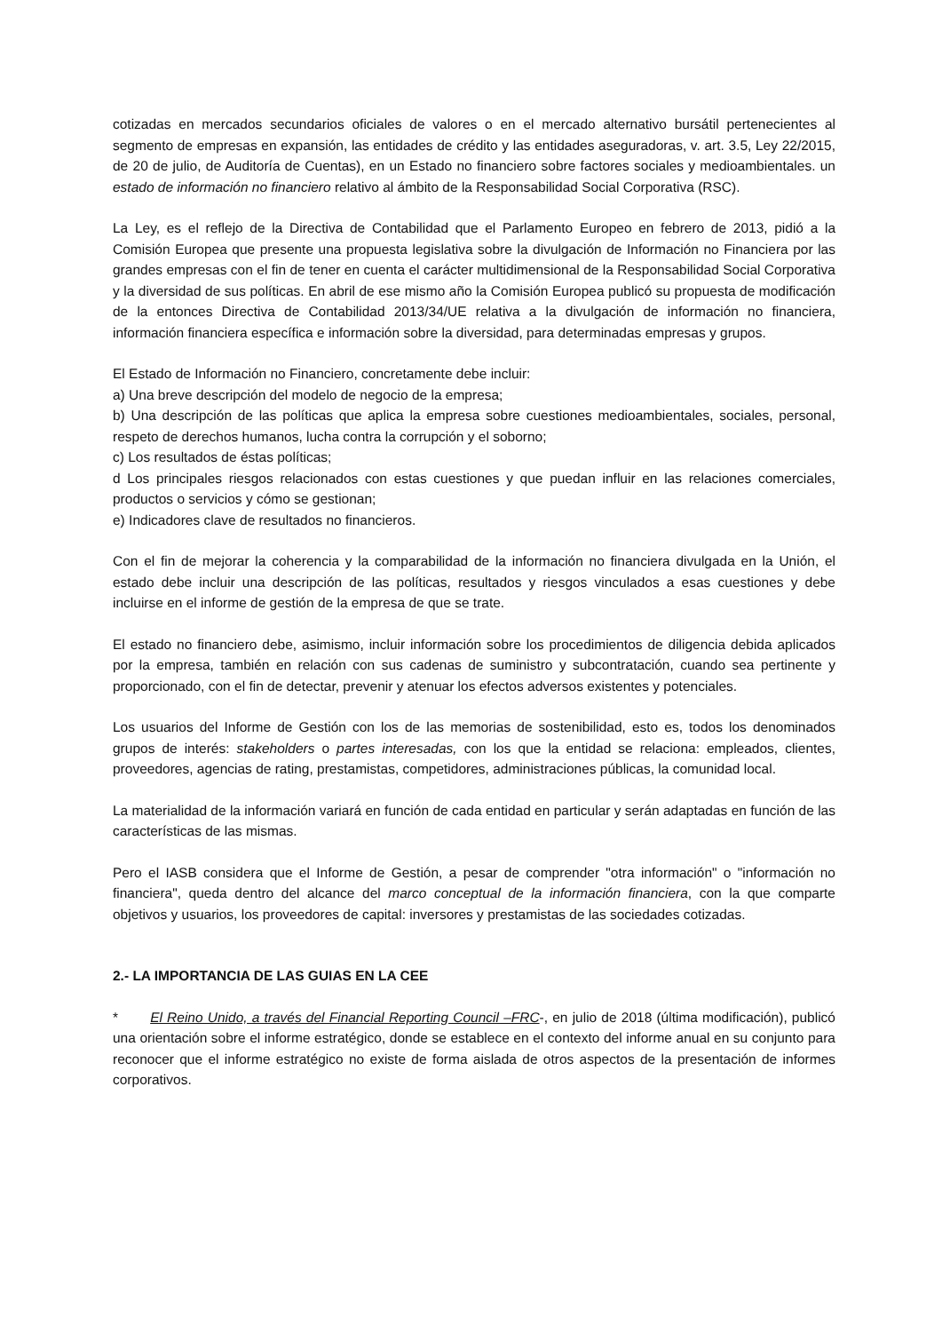cotizadas en mercados secundarios oficiales de valores o en el mercado alternativo bursátil pertenecientes al segmento de empresas en expansión, las entidades de crédito y las entidades aseguradoras, v. art. 3.5, Ley 22/2015, de 20 de julio, de Auditoría de Cuentas), en un Estado no financiero sobre factores sociales y medioambientales. un estado de información no financiero relativo al ámbito de la Responsabilidad Social Corporativa (RSC).
La Ley, es el reflejo de la Directiva de Contabilidad que el Parlamento Europeo en febrero de 2013, pidió a la Comisión Europea que presente una propuesta legislativa sobre la divulgación de Información no Financiera por las grandes empresas con el fin de tener en cuenta el carácter multidimensional de la Responsabilidad Social Corporativa y la diversidad de sus políticas. En abril de ese mismo año la Comisión Europea publicó su propuesta de modificación de la entonces Directiva de Contabilidad 2013/34/UE relativa a la divulgación de información no financiera, información financiera específica e información sobre la diversidad, para determinadas empresas y grupos.
El Estado de Información no Financiero, concretamente debe incluir:
a) Una breve descripción del modelo de negocio de la empresa;
b) Una descripción de las políticas que aplica la empresa sobre cuestiones medioambientales, sociales, personal, respeto de derechos humanos, lucha contra la corrupción y el soborno;
c) Los resultados de éstas políticas;
d Los principales riesgos relacionados con estas cuestiones y que puedan influir en las relaciones comerciales, productos o servicios y cómo se gestionan;
e) Indicadores clave de resultados no financieros.
Con el fin de mejorar la coherencia y la comparabilidad de la información no financiera divulgada en la Unión, el estado debe incluir una descripción de las políticas, resultados y riesgos vinculados a esas cuestiones y debe incluirse en el informe de gestión de la empresa de que se trate.
El estado no financiero debe, asimismo, incluir información sobre los procedimientos de diligencia debida aplicados por la empresa, también en relación con sus cadenas de suministro y subcontratación, cuando sea pertinente y proporcionado, con el fin de detectar, prevenir y atenuar los efectos adversos existentes y potenciales.
Los usuarios del Informe de Gestión con los de las memorias de sostenibilidad, esto es, todos los denominados grupos de interés: stakeholders o partes interesadas, con los que la entidad se relaciona: empleados, clientes, proveedores, agencias de rating, prestamistas, competidores, administraciones públicas, la comunidad local.
La materialidad de la información variará en función de cada entidad en particular y serán adaptadas en función de las características de las mismas.
Pero el IASB considera que el Informe de Gestión, a pesar de comprender "otra información" o "información no financiera", queda dentro del alcance del marco conceptual de la información financiera, con la que comparte objetivos y usuarios, los proveedores de capital: inversores y prestamistas de las sociedades cotizadas.
2.- LA IMPORTANCIA DE LAS GUIAS EN LA CEE
* El Reino Unido, a través del Financial Reporting Council –FRC-, en julio de 2018 (última modificación), publicó una orientación sobre el informe estratégico, donde se establece en el contexto del informe anual en su conjunto para reconocer que el informe estratégico no existe de forma aislada de otros aspectos de la presentación de informes corporativos.